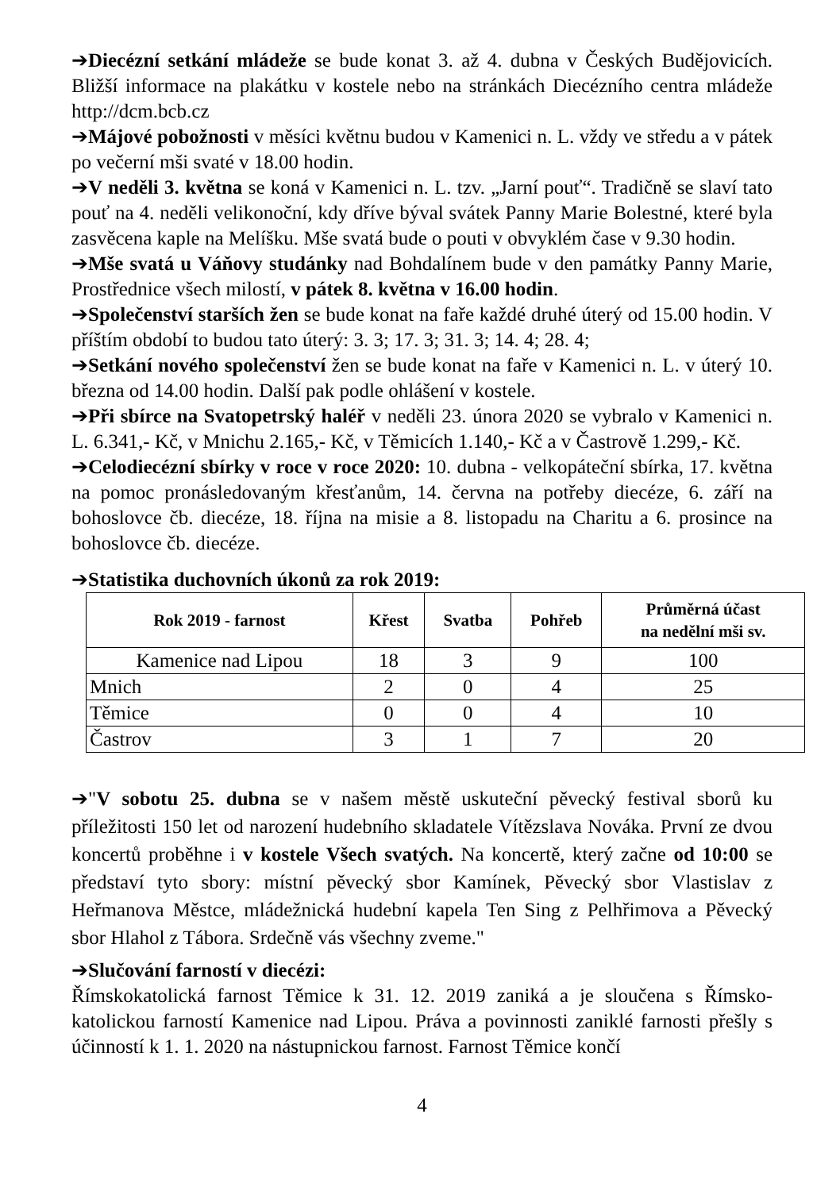➔Diecézní setkání mládeže se bude konat 3. až 4. dubna v Českých Budějovicích. Bližší informace na plakátku v kostele nebo na stránkách Diecézního centra mládeže http://dcm.bcb.cz
➔Májové pobožnosti v měsíci květnu budou v Kamenici n. L. vždy ve středu a v pátek po večerní mši svaté v 18.00 hodin.
➔V neděli 3. května se koná v Kamenici n. L. tzv. „Jarní pouť“. Tradičně se slaví tato pouť na 4. neděli velikonoční, kdy dříve býval svátek Panny Marie Bolestné, které byla zasvěcena kaple na Melíšku. Mše svatá bude o pouti v obvyklém čase v 9.30 hodin.
➔Mše svatá u Váňovy studánky nad Bohdalínem bude v den památky Panny Marie, Prostřednice všech milostí, v pátek 8. května v 16.00 hodin.
➔Společenství starších žen se bude konat na faře každé druhé úterý od 15.00 hodin. V příštím období to budou tato úterý: 3. 3; 17. 3; 31. 3; 14. 4; 28. 4;
➔Setkání nového společenství žen se bude konat na faře v Kamenici n. L. v úterý 10. března od 14.00 hodin. Další pak podle ohlášení v kostele.
➔Při sbírce na Svatopetrský haléř v neděli 23. února 2020 se vybralo v Kamenici n. L. 6.341,- Kč, v Mnichu 2.165,- Kč, v Těmicích 1.140,- Kč a v Častrově 1.299,- Kč.
➔Celodiecézní sbírky v roce v roce 2020: 10. dubna - velkopáteční sbírka, 17. května na pomoc pronásledovaným křesťanům, 14. června na potřeby diecéze, 6. září na bohoslovce čb. diecéze, 18. října na misie a 8. listopadu na Charitu a 6. prosince na bohoslovce čb. diecéze.
➔Statistika duchovních úkonů za rok 2019:
| Rok 2019 - farnost | Křest | Svatba | Pohřeb | Průměrná účast na nedělní mši sv. |
| --- | --- | --- | --- | --- |
| Kamenice nad Lipou | 18 | 3 | 9 | 100 |
| Mnich | 2 | 0 | 4 | 25 |
| Těmice | 0 | 0 | 4 | 10 |
| Častrov | 3 | 1 | 7 | 20 |
➔"V sobotu 25. dubna se v našem městě uskuteční pěvecký festival sborů ku příležitosti 150 let od narození hudebního skladatele Vítězslava Nováka. První ze dvou koncertů proběhne i v kostele Všech svatých. Na koncertě, který začne od 10:00 se představí tyto sbory: místní pěvecký sbor Kamínek, Pěvecký sbor Vlastislav z Heřmanova Městce, mládežnická hudební kapela Ten Sing z Pelhřimova a Pěvecký sbor Hlahol z Tábora. Srdečně vás všechny zveme."
➔Slučování farností v diecézi:
Římskokatolická farnost Těmice k 31. 12. 2019 zaniká a je sloučena s Římsko-katolickou farností Kamenice nad Lipou. Práva a povinnosti zaniklé farnosti přešly s účinností k 1. 1. 2020 na nástupnickou farnost. Farnost Těmice končí
4